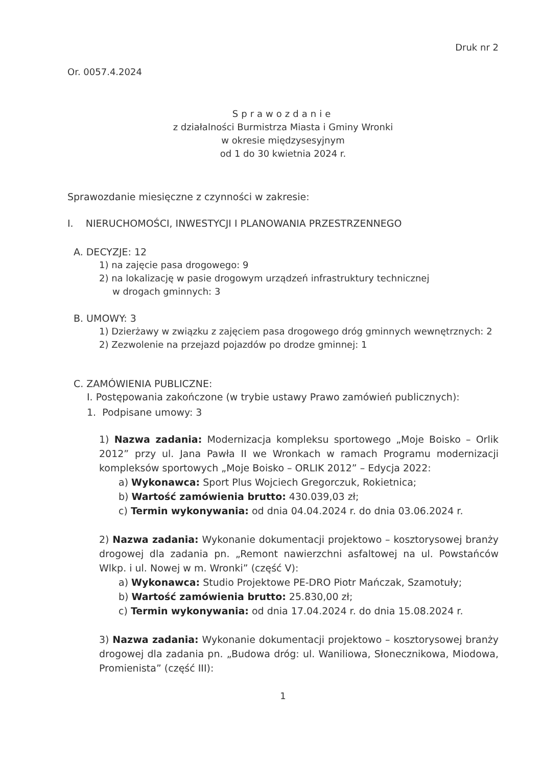Druk nr 2
Or. 0057.4.2024
Sprawozdanie
z działalności Burmistrza Miasta i Gminy Wronki
w okresie międzysesyjnym
od 1 do 30 kwietnia 2024 r.
Sprawozdanie miesięczne z czynności w zakresie:
I. NIERUCHOMOŚCI, INWESTYCJI I PLANOWANIA PRZESTRZENNEGO
A. DECYZJE: 12
1) na zajęcie pasa drogowego: 9
2) na lokalizację w pasie drogowym urządzeń infrastruktury technicznej
w drogach gminnych: 3
B. UMOWY: 3
1) Dzierżawy w związku z zajęciem pasa drogowego dróg gminnych wewnętrznych: 2
2) Zezwolenie na przejazd pojazdów po drodze gminnej: 1
C. ZAMÓWIENIA PUBLICZNE:
I. Postępowania zakończone (w trybie ustawy Prawo zamówień publicznych):
1. Podpisane umowy: 3
1) Nazwa zadania: Modernizacja kompleksu sportowego „Moje Boisko – Orlik 2012” przy ul. Jana Pawła II we Wronkach w ramach Programu modernizacji kompleksów sportowych „Moje Boisko – ORLIK 2012” – Edycja 2022:
a) Wykonawca: Sport Plus Wojciech Gregorczuk, Rokietnica;
b) Wartość zamówienia brutto: 430.039,03 zł;
c) Termin wykonywania: od dnia 04.04.2024 r. do dnia 03.06.2024 r.
2) Nazwa zadania: Wykonanie dokumentacji projektowo – kosztorysowej branży drogowej dla zadania pn. „Remont nawierzchni asfaltowej na ul. Powstańców Wlkp. i ul. Nowej w m. Wronki” (część V):
a) Wykonawca: Studio Projektowe PE-DRO Piotr Mańczak, Szamotuły;
b) Wartość zamówienia brutto: 25.830,00 zł;
c) Termin wykonywania: od dnia 17.04.2024 r. do dnia 15.08.2024 r.
3) Nazwa zadania: Wykonanie dokumentacji projektowo – kosztorysowej branży drogowej dla zadania pn. „Budowa dróg: ul. Waniliowa, Słonecznikowa, Miodowa, Promienista” (część III):
1